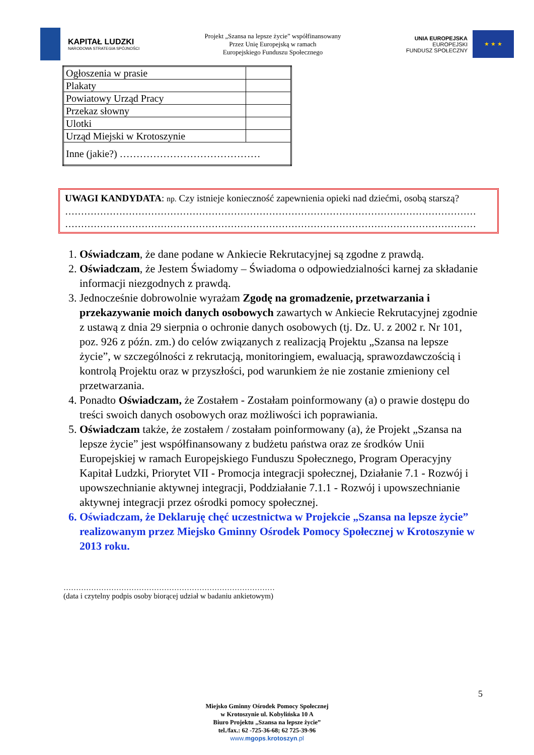KAPITAŁ LUDZKI
NARODOWA STRATEGIA SPÓJNOŚCI
Projekt „Szansa na lepsze życie” współfinansowany
Przez Unię Europejską w ramach
Europejskiego Funduszu Społecznego
UNIA EUROPEJSKA
EUROPEJSKI
FUNDUSZ SPOŁECZNY
★ ★ ★
| Ogłoszenia w prasie | |
| Plakaty | |
| Powiatowy Urząd Pracy | |
| Przekaz słowny | |
| Ulotki | |
| Urząd Miejski w Krotoszynie | |
| Inne (jakie?) …………………………………… | |
UWAGI KANDYDATA: np. Czy istnieje konieczność zapewnienia opieki nad dziećmi, osobą starszą?
…………………………………………………………………………………………………………………
…………………………………………………………………………………………………………………
1. Oświadczam, że dane podane w Ankiecie Rekrutacyjnej są zgodne z prawdą.
2. Oświadczam, że Jestem Świadomy – Świadoma o odpowiedzialności karnej za składanie informacji niezgodnych z prawdą.
3. Jednocześnie dobrowolnie wyrażam Zgodę na gromadzenie, przetwarzania i przekazywanie moich danych osobowych zawartych w Ankiecie Rekrutacyjnej zgodnie z ustawą z dnia 29 sierpnia o ochronie danych osobowych (tj. Dz. U. z 2002 r. Nr 101, poz. 926 z późn. zm.) do celów związanych z realizacją Projektu „Szansa na lepsze życie”, w szczególności z rekrutacją, monitoringiem, ewaluacją, sprawozdawczością i kontrolą Projektu oraz w przyszłości, pod warunkiem że nie zostanie zmieniony cel przetwarzania.
4. Ponadto Oświadczam, że Zostałem - Zostałam poinformowany (a) o prawie dostępu do treści swoich danych osobowych oraz możliwości ich poprawiania.
5. Oświadczam także, że zostałem / zostałam poinformowany (a), że Projekt „Szansa na lepsze życie” jest współfinansowany z budżetu państwa oraz ze środków Unii Europejskiej w ramach Europejskiego Funduszu Społecznego, Program Operacyjny Kapitał Ludzki, Priorytet VII - Promocja integracji społecznej, Działanie 7.1 - Rozwój i upowszechnianie aktywnej integracji, Poddziałanie 7.1.1 - Rozwój i upowszechnianie aktywnej integracji przez ośrodki pomocy społecznej.
6. Oświadczam, że Deklaruję chęć uczestnictwa w Projekcie „Szansa na lepsze życie” realizowanym przez Miejsko Gminny Ośrodek Pomocy Społecznej w Krotoszynie w 2013 roku.
…………………………………………………………………………
(data i czytelny podpis osoby biorącej udział w badaniu ankietowym)
5
Miejsko Gminny Ośrodek Pomocy Społecznej
w Krotoszynie ul. Kobylińska 10 A
Biuro Projektu „Szansa na lepsze życie”
tel./fax.: 62 -725-36-68; 62 725-39-96
www.mgops.krotoszyn.pl